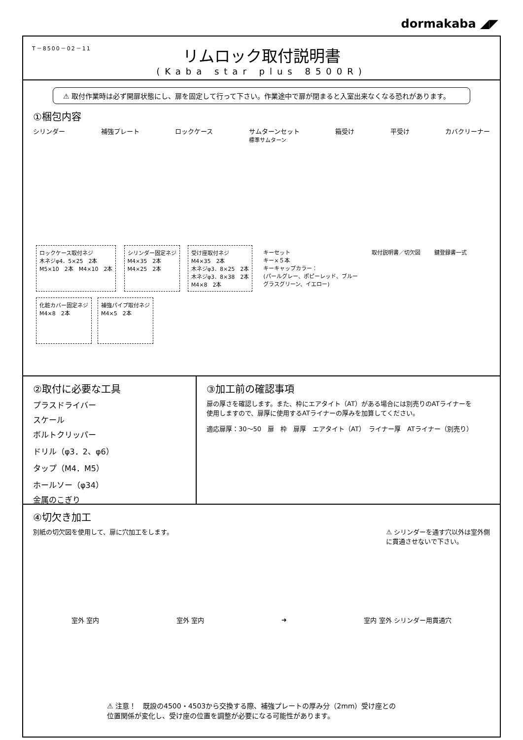dormakaba ◢◤
T－8500－02－11
リムロック取付説明書
(Kaba star plus 8500R)
⚠ 取付作業時は必ず開扉状態にし、扉を固定して行って下さい。作業途中で扉が閉まると入室出来なくなる恐れがあります。
①梱包内容
シリンダー 補強プレート ロックケース サムターンセット
標準サムターン 箱受け 平受け カバクリーナー
ロックケース取付ネジ
木ネジφ4．5×25　2本
M5×10　2本　M4×10　2本
シリンダー固定ネジ
M4×35　2本
M4×25　2本
受け座取付ネジ
M4×35　2本
木ネジφ3．8×25　2本
木ネジφ3．8×38　2本
M4×8　2本
キーセット
キー×５本
キーキャップカラー：
(パールグレー、ポピーレッド、ブルー
グラスグリーン、イエロー)
取付説明書／切欠図 鍵登録書一式
化粧カバー固定ネジ
M4×8　2本
補強パイプ取付ネジ
M4×5　2本
②取付に必要な工具
プラスドライバー
スケール
ボルトクリッパー
ドリル（φ3．2、φ6）
タップ（M4．M5）
ホールソー（φ34）
金属のこぎり
③加工前の確認事項
扉の厚さを確認します。また、枠にエアタイト（AT）がある場合には別売りのATライナーを
使用しますので、扉厚に使用するATライナーの厚みを加算してください。
適応扉厚：30～50　扉　枠　扉厚　エアタイト（AT）　ライナー厚　ATライナー（別売り）
④切欠き加工
別紙の切欠図を使用して、扉に穴加工をします。 ⚠ シリンダーを通す穴以外は室外側
に貫通させないで下さい。
室外 室内 室外 室内 ➜ 室内 室外 シリンダー用貫通穴
⚠ 注意！　既設の4500・4503から交換する際、補強プレートの厚み分（2mm）受け座との
位置関係が変化し、受け座の位置を調整が必要になる可能性があります。